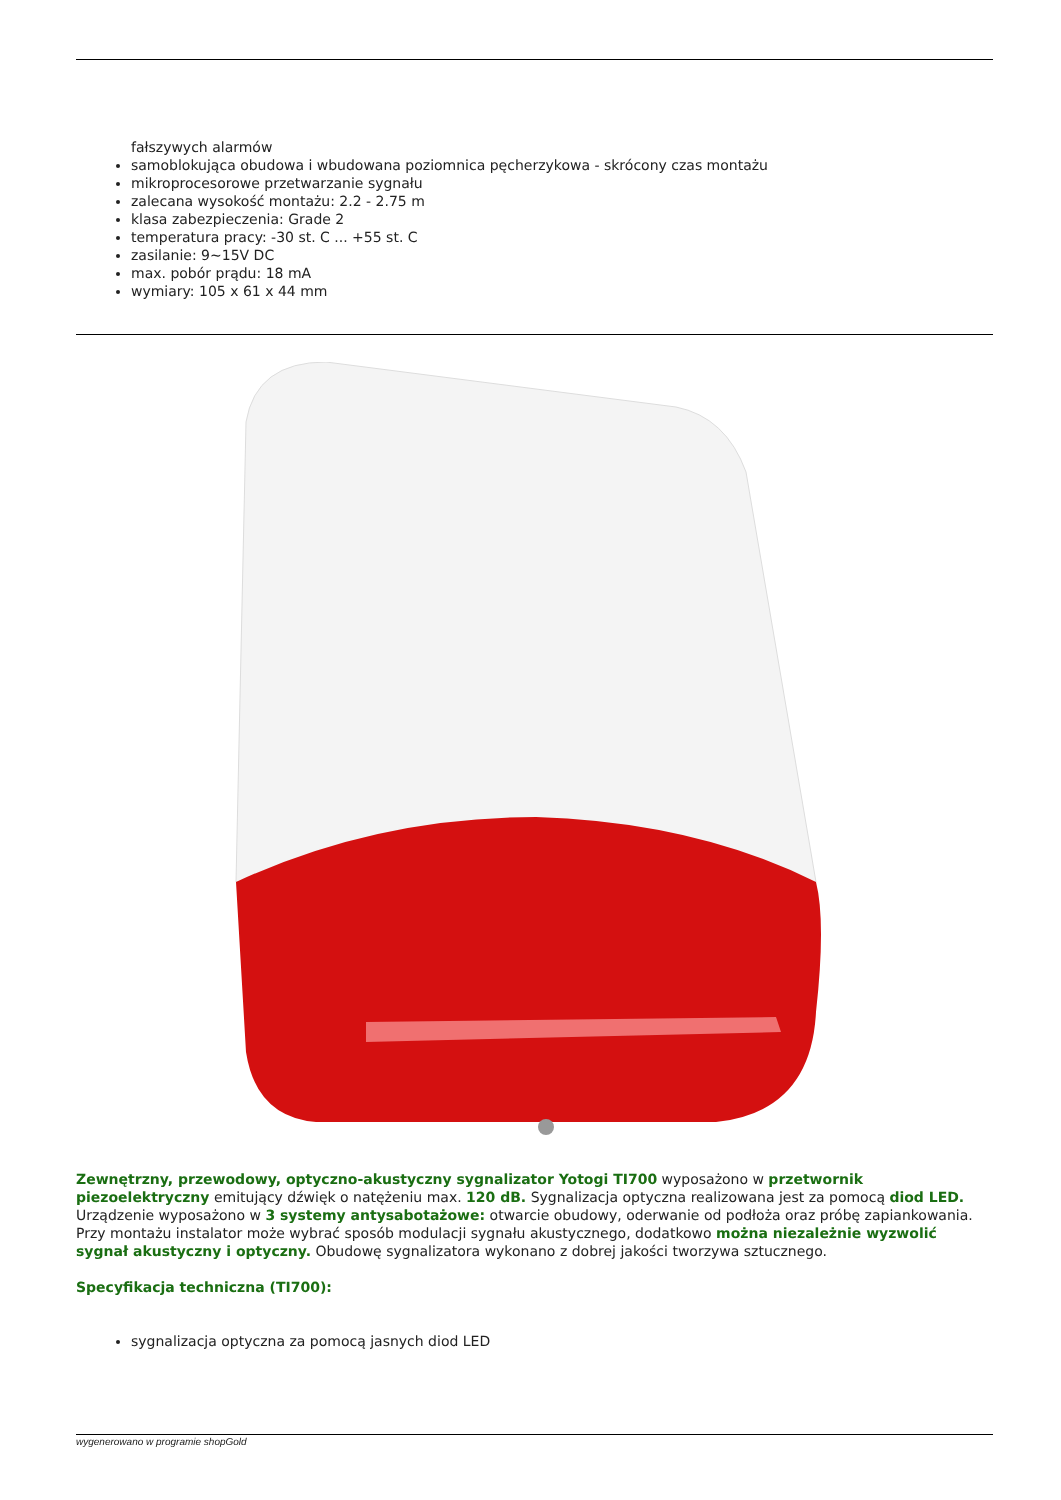fałszywych alarmów
samoblokująca obudowa i wbudowana poziomnica pęcherzykowa - skrócony czas montażu
mikroprocesorowe przetwarzanie sygnału
zalecana wysokość montażu: 2.2 - 2.75 m
klasa zabezpieczenia: Grade 2
temperatura pracy: -30 st. C ... +55 st. C
zasilanie: 9~15V DC
max. pobór prądu: 18 mA
wymiary: 105 x 61 x 44 mm
Zewnętrzny, przewodowy, optyczno-akustyczny sygnalizator Yotogi TI700 wyposażono w przetwornik piezoelektryczny emitujący dźwięk o natężeniu max. 120 dB. Sygnalizacja optyczna realizowana jest za pomocą diod LED. Urządzenie wyposażono w 3 systemy antysabotażowe: otwarcie obudowy, oderwanie od podłoża oraz próbę zapiankowania. Przy montażu instalator może wybrać sposób modulacji sygnału akustycznego, dodatkowo można niezależnie wyzwolić sygnał akustyczny i optyczny. Obudowę sygnalizatora wykonano z dobrej jakości tworzywa sztucznego.
Specyfikacja techniczna (TI700):
sygnalizacja optyczna za pomocą jasnych diod LED
wygenerowano w programie shopGold